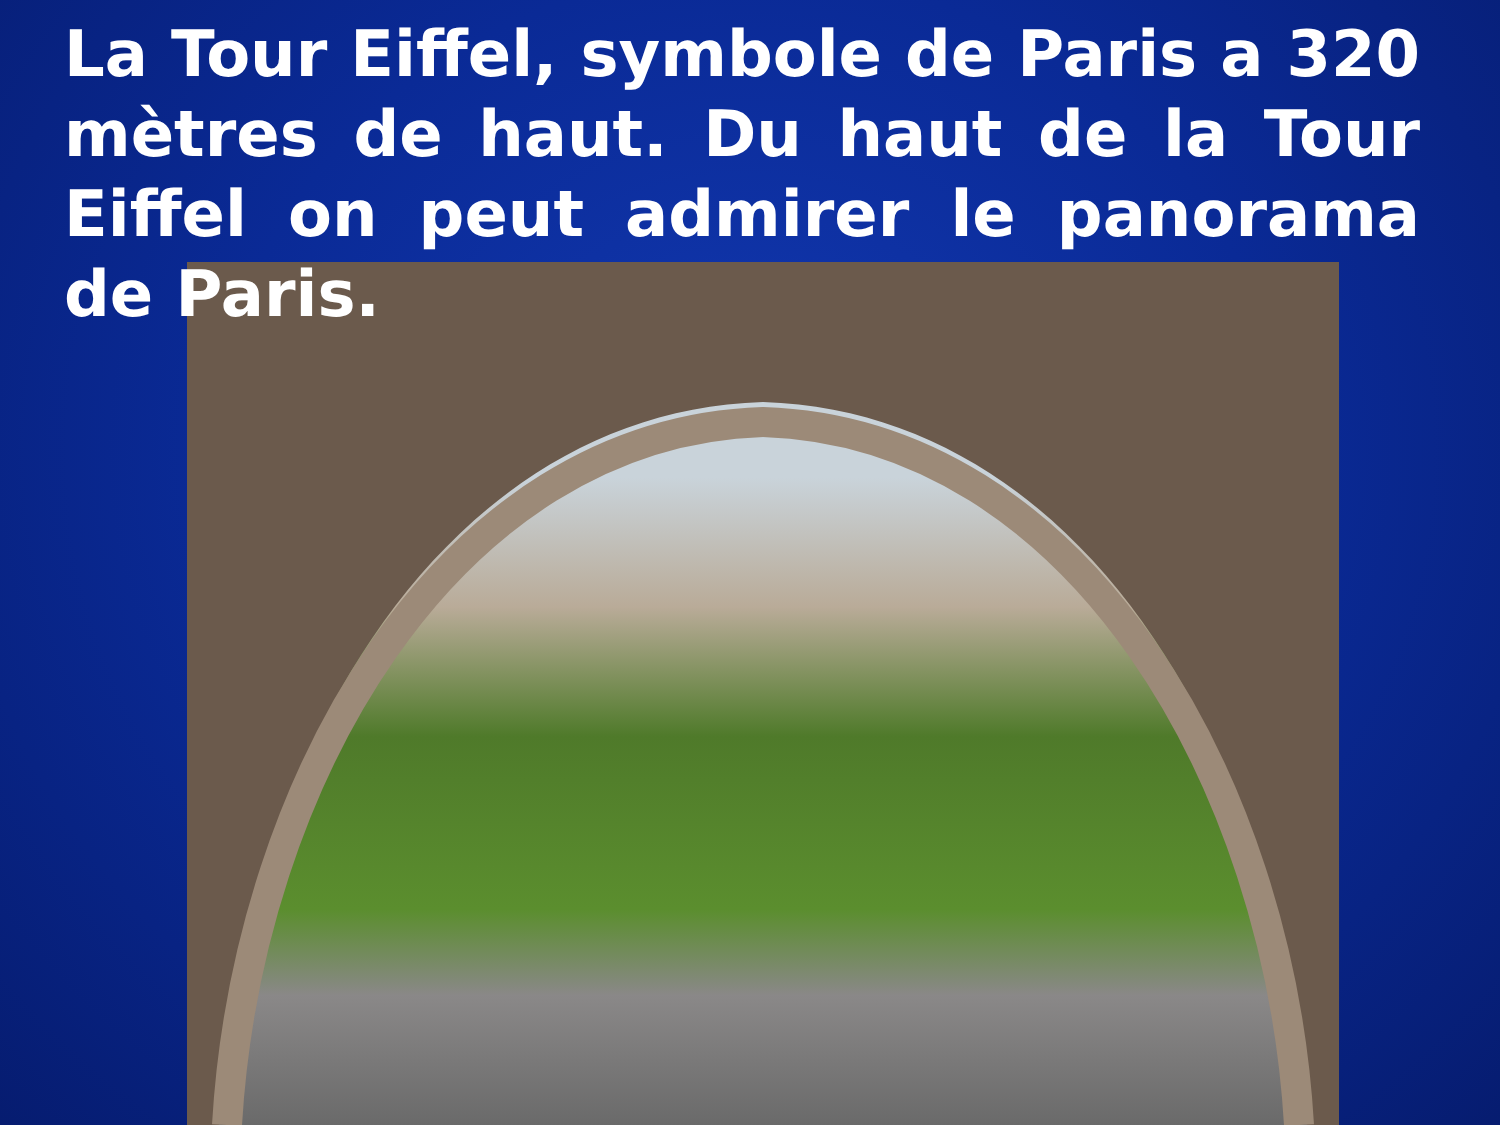La Tour Eiffel, symbole de Paris a 320 mètres de haut. Du haut de la Tour Eiffel on peut admirer le panorama de Paris.